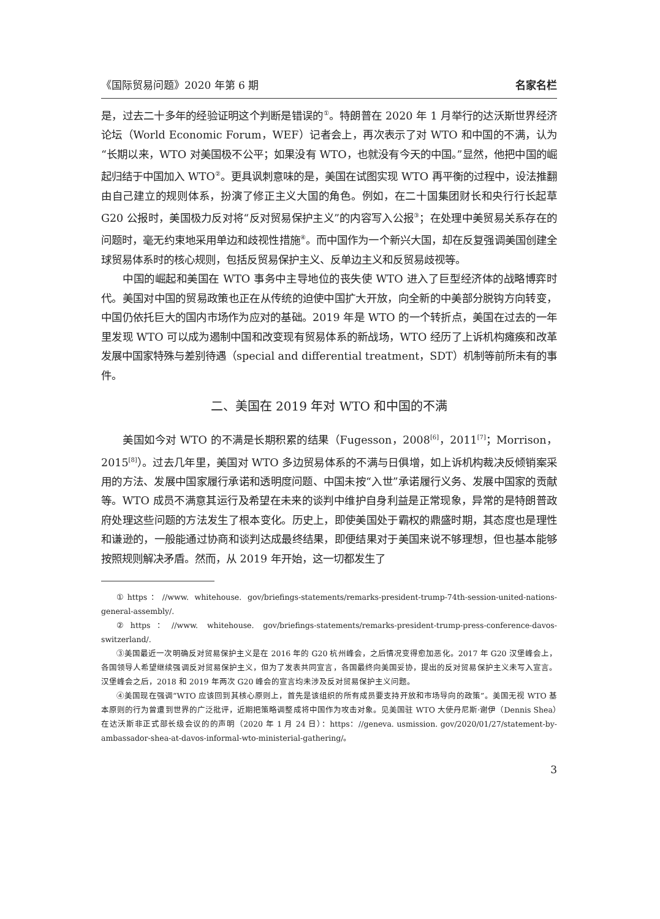《国际贸易问题》2020 年第 6 期 名家名栏
是，过去二十多年的经验证明这个判断是错误的<sup>①</sup>。特朗普在 2020 年 1 月举行的达沃斯世界经济论坛（World Economic Forum，WEF）记者会上，再次表示了对 WTO 和中国的不满，认为“长期以来，WTO 对美国极不公平；如果没有 WTO，也就没有今天的中国。”显然，他把中国的崛起归结于中国加入 WTO<sup>②</sup>。更具讽刺意味的是，美国在试图实现 WTO 再平衡的过程中，设法推翻由自己建立的规则体系，扮演了修正主义大国的角色。例如，在二十国集团财长和央行行长起草 G20 公报时，美国极力反对将“反对贸易保护主义”的内容写入公报<sup>③</sup>；在处理中美贸易关系存在的问题时，毫无约束地采用单边和歧视性措施<sup>④</sup>。而中国作为一个新兴大国，却在反复强调美国创建全球贸易体系时的核心规则，包括反贸易保护主义、反单边主义和反贸易歧视等。
中国的崛起和美国在 WTO 事务中主导地位的丧失使 WTO 进入了巨型经济体的战略博弈时代。美国对中国的贸易政策也正在从传统的迫使中国扩大开放，向全新的中美部分脱钩方向转变，中国仍依托巨大的国内市场作为应对的基础。2019 年是 WTO 的一个转折点，美国在过去的一年里发现 WTO 可以成为遏制中国和改变现有贸易体系的新战场，WTO 经历了上诉机构瘫痪和改革发展中国家特殊与差别待遇（special and differential treatment，SDT）机制等前所未有的事件。
二、美国在 2019 年对 WTO 和中国的不满
美国如今对 WTO 的不满是长期积累的结果（Fugesson，2008<sup>[6]</sup>，2011<sup>[7]</sup>；Morrison，2015<sup>[8]</sup>）。过去几年里，美国对 WTO 多边贸易体系的不满与日俱增，如上诉机构裁决反倾销案采用的方法、发展中国家履行承诺和透明度问题、中国未按“入世”承诺履行义务、发展中国家的贡献等。WTO 成员不满意其运行及希望在未来的谈判中维护自身利益是正常现象，异常的是特朗普政府处理这些问题的方法发生了根本变化。历史上，即使美国处于霸权的鼎盛时期，其态度也是理性和谦逊的，一般能通过协商和谈判达成最终结果，即便结果对于美国来说不够理想，但也基本能够按照规则解决矛盾。然而，从 2019 年开始，这一切都发生了
①https：//www. whitehouse. gov/briefings-statements/remarks-president-trump-74th-session-united-nations-general-assembly/.
②https：//www. whitehouse. gov/briefings-statements/remarks-president-trump-press-conference-davos-switzerland/.
③美国最近一次明确反对贸易保护主义是在 2016 年的 G20 杭州峰会，之后情况变得愈加恶化。2017 年 G20 汉堡峰会上，各国领导人希望继续强调反对贸易保护主义，但为了发表共同宣言，各国最终向美国妥协，提出的反对贸易保护主义未写入宣言。汉堡峰会之后，2018 和 2019 年两次 G20 峰会的宣言均未涉及反对贸易保护主义问题。
④美国现在强调“WTO 应该回到其核心原则上，首先是该组织的所有成员要支持开放和市场导向的政策”。美国无视 WTO 基本原则的行为曾遭到世界的广泛批评，近期把策略调整成将中国作为攻击对象。见美国驻 WTO 大使丹尼斯·谢伊（Dennis Shea）在达沃斯非正式部长级会议的的声明（2020 年 1 月 24 日）：https：//geneva. usmission. gov/2020/01/27/statement-by-ambassador-shea-at-davos-informal-wto-ministerial-gathering/。
3